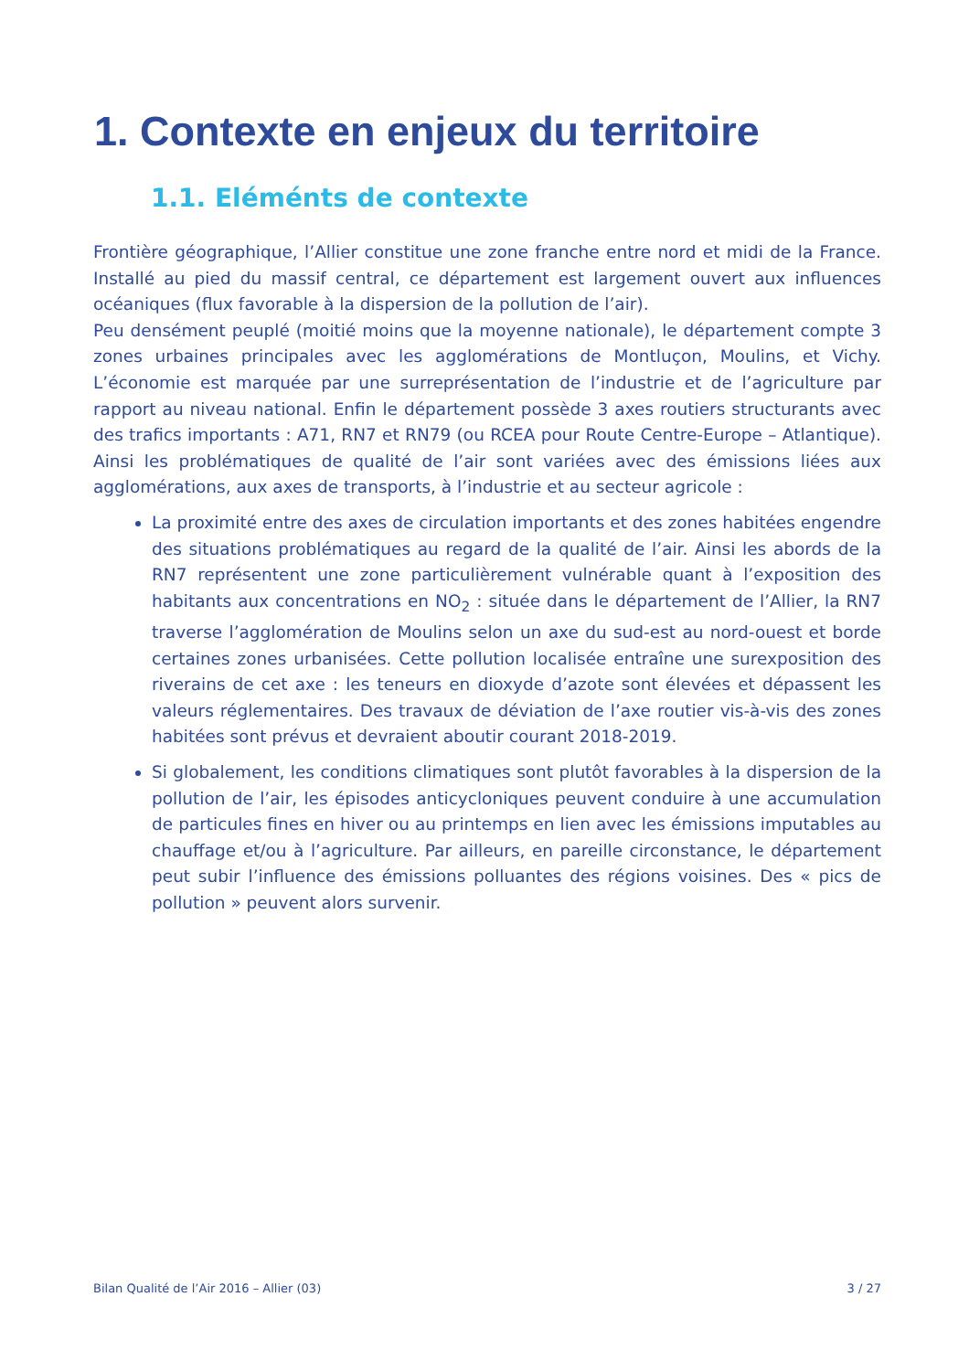1. Contexte en enjeux du territoire
1.1. Eléménts de contexte
Frontière géographique, l’Allier constitue une zone franche entre nord et midi de la France. Installé au pied du massif central, ce département est largement ouvert aux influences océaniques (flux favorable à la dispersion de la pollution de l’air).
Peu densément peuplé (moitié moins que la moyenne nationale), le département compte 3 zones urbaines principales avec les agglomérations de Montluçon, Moulins, et Vichy. L’économie est marquée par une surreprésentation de l’industrie et de l’agriculture par rapport au niveau national. Enfin le département possède 3 axes routiers structurants avec des trafics importants : A71, RN7 et RN79 (ou RCEA pour Route Centre-Europe – Atlantique). Ainsi les problématiques de qualité de l’air sont variées avec des émissions liées aux agglomérations, aux axes de transports, à l’industrie et au secteur agricole :
La proximité entre des axes de circulation importants et des zones habitées engendre des situations problématiques au regard de la qualité de l’air. Ainsi les abords de la RN7 représentent une zone particulièrement vulnérable quant à l’exposition des habitants aux concentrations en NO<sub>2</sub> : située dans le département de l’Allier, la RN7 traverse l’agglomération de Moulins selon un axe du sud-est au nord-ouest et borde certaines zones urbanisées. Cette pollution localisée entraîne une surexposition des riverains de cet axe : les teneurs en dioxyde d’azote sont élevées et dépassent les valeurs réglementaires. Des travaux de déviation de l’axe routier vis-à-vis des zones habitées sont prévus et devraient aboutir courant 2018-2019.
Si globalement, les conditions climatiques sont plutôt favorables à la dispersion de la pollution de l’air, les épisodes anticycloniques peuvent conduire à une accumulation de particules fines en hiver ou au printemps en lien avec les émissions imputables au chauffage et/ou à l’agriculture. Par ailleurs, en pareille circonstance, le département peut subir l’influence des émissions polluantes des régions voisines. Des « pics de pollution » peuvent alors survenir.
Bilan Qualité de l’Air 2016 – Allier (03) 3 / 27